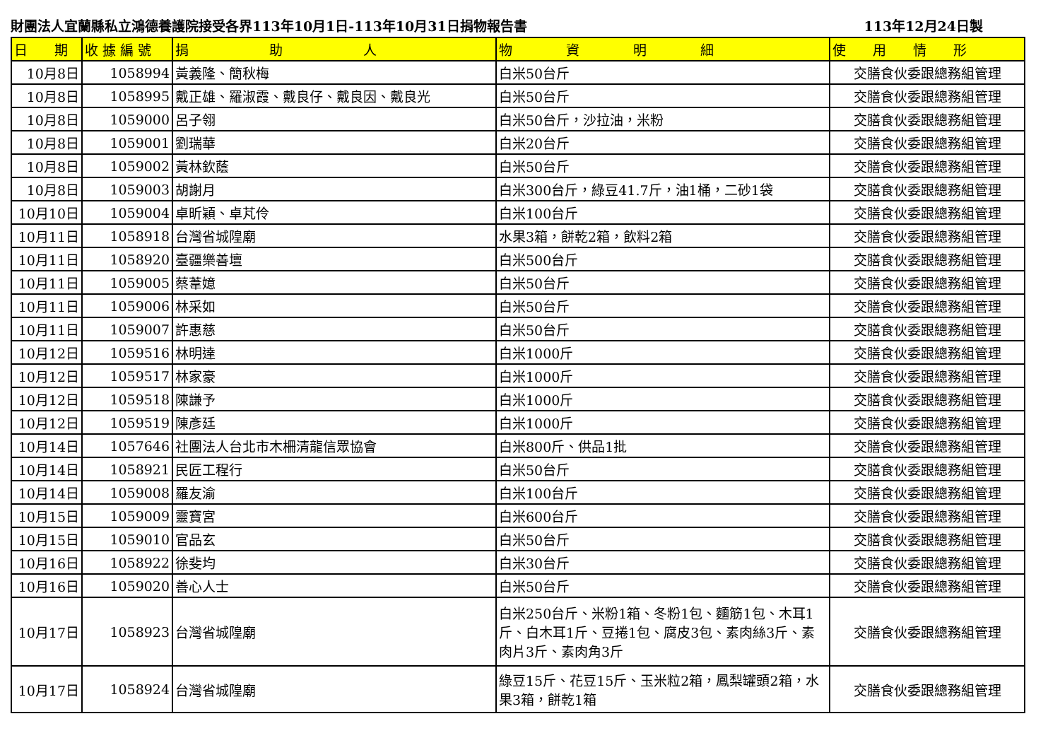財團法人宜蘭縣私立鴻德養護院接受各界113年10月1日-113年10月31日捐物報告書 113年12月24日製
| 日 期 | 收 據 編 號 | 捐 助 人 | 物 資 明 細 | 使 用 情 形 |
| --- | --- | --- | --- | --- |
| 10月8日 | 1058994 | 黃義隆、簡秋梅 | 白米50台斤 | 交膳食伙委跟總務組管理 |
| 10月8日 | 1058995 | 戴正雄、羅淑霞、戴良仔、戴良因、戴良光 | 白米50台斤 | 交膳食伙委跟總務組管理 |
| 10月8日 | 1059000 | 呂子翎 | 白米50台斤，沙拉油，米粉 | 交膳食伙委跟總務組管理 |
| 10月8日 | 1059001 | 劉瑞華 | 白米20台斤 | 交膳食伙委跟總務組管理 |
| 10月8日 | 1059002 | 黃林欽蔭 | 白米50台斤 | 交膳食伙委跟總務組管理 |
| 10月8日 | 1059003 | 胡謝月 | 白米300台斤，綠豆41.7斤，油1桶，二砂1袋 | 交膳食伙委跟總務組管理 |
| 10月10日 | 1059004 | 卓昕穎、卓芃伶 | 白米100台斤 | 交膳食伙委跟總務組管理 |
| 10月11日 | 1058918 | 台灣省城隍廟 | 水果3箱，餅乾2箱，飲料2箱 | 交膳食伙委跟總務組管理 |
| 10月11日 | 1058920 | 臺疆樂善壇 | 白米500台斤 | 交膳食伙委跟總務組管理 |
| 10月11日 | 1059005 | 蔡葦嬑 | 白米50台斤 | 交膳食伙委跟總務組管理 |
| 10月11日 | 1059006 | 林采如 | 白米50台斤 | 交膳食伙委跟總務組管理 |
| 10月11日 | 1059007 | 許惠慈 | 白米50台斤 | 交膳食伙委跟總務組管理 |
| 10月12日 | 1059516 | 林明達 | 白米1000斤 | 交膳食伙委跟總務組管理 |
| 10月12日 | 1059517 | 林家豪 | 白米1000斤 | 交膳食伙委跟總務組管理 |
| 10月12日 | 1059518 | 陳謙予 | 白米1000斤 | 交膳食伙委跟總務組管理 |
| 10月12日 | 1059519 | 陳彥廷 | 白米1000斤 | 交膳食伙委跟總務組管理 |
| 10月14日 | 1057646 | 社團法人台北市木柵清龍信眾協會 | 白米800斤、供品1批 | 交膳食伙委跟總務組管理 |
| 10月14日 | 1058921 | 民匠工程行 | 白米50台斤 | 交膳食伙委跟總務組管理 |
| 10月14日 | 1059008 | 羅友渝 | 白米100台斤 | 交膳食伙委跟總務組管理 |
| 10月15日 | 1059009 | 靈寶宮 | 白米600台斤 | 交膳食伙委跟總務組管理 |
| 10月15日 | 1059010 | 官品玄 | 白米50台斤 | 交膳食伙委跟總務組管理 |
| 10月16日 | 1058922 | 徐斐均 | 白米30台斤 | 交膳食伙委跟總務組管理 |
| 10月16日 | 1059020 | 善心人士 | 白米50台斤 | 交膳食伙委跟總務組管理 |
| 10月17日 | 1058923 | 台灣省城隍廟 | 白米250台斤、米粉1箱、冬粉1包、麵筋1包、木耳1斤、白木耳1斤、豆捲1包、腐皮3包、素肉絲3斤、素肉片3斤、素肉角3斤 | 交膳食伙委跟總務組管理 |
| 10月17日 | 1058924 | 台灣省城隍廟 | 綠豆15斤、花豆15斤、玉米粒2箱，鳳梨罐頭2箱，水果3箱，餅乾1箱 | 交膳食伙委跟總務組管理 |